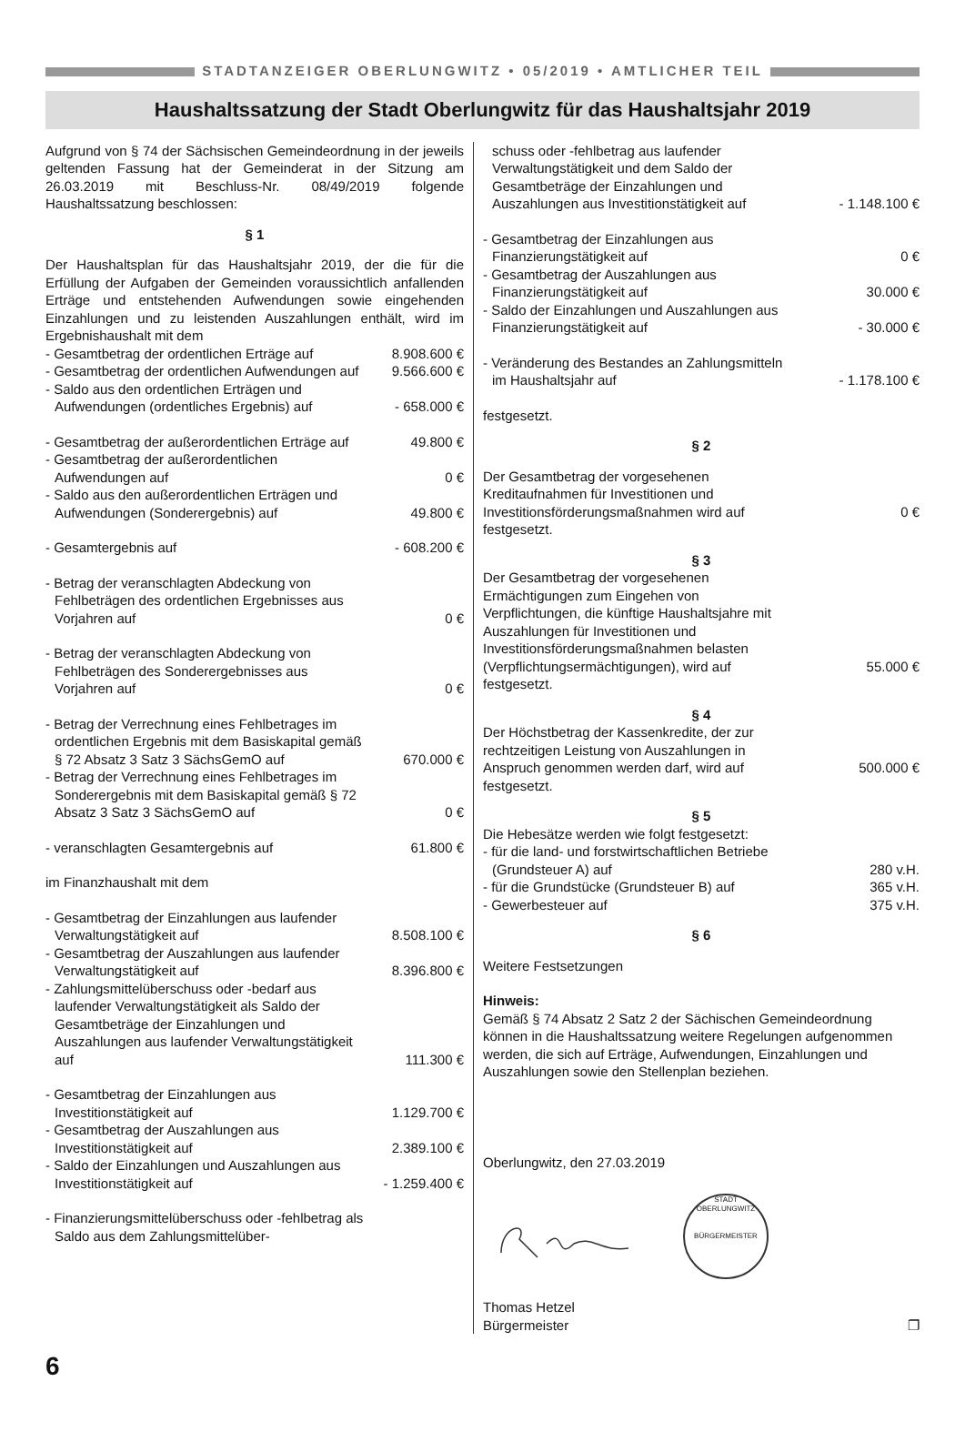STADTANZEIGER OBERLUNGWITZ • 05/2019 • AMTLICHER TEIL
Haushaltssatzung der Stadt Oberlungwitz für das Haushaltsjahr 2019
Aufgrund von § 74 der Sächsischen Gemeindeordnung in der jeweils geltenden Fassung hat der Gemeinderat in der Sitzung am 26.03.2019 mit Beschluss-Nr. 08/49/2019 folgende Haushaltssatzung beschlossen:
§ 1
Der Haushaltsplan für das Haushaltsjahr 2019, der die für die Erfüllung der Aufgaben der Gemeinden voraussichtlich anfallenden Erträge und entstehenden Aufwendungen sowie eingehenden Einzahlungen und zu leistenden Auszahlungen enthält, wird im Ergebnishaushalt mit dem
- Gesamtbetrag der ordentlichen Erträge auf
8.908.600 €
- Gesamtbetrag der ordentlichen Aufwendungen auf
9.566.600 €
- Saldo aus den ordentlichen Erträgen und Aufwendungen (ordentliches Ergebnis) auf
- 658.000 €
- Gesamtbetrag der außerordentlichen Erträge auf
49.800 €
- Gesamtbetrag der außerordentlichen Aufwendungen auf
0 €
- Saldo aus den außerordentlichen Erträgen und Aufwendungen (Sonderergebnis) auf
49.800 €
- Gesamtergebnis auf
- 608.200 €
- Betrag der veranschlagten Abdeckung von Fehlbeträgen des ordentlichen Ergebnisses aus Vorjahren auf
0 €
- Betrag der veranschlagten Abdeckung von Fehlbeträgen des Sonderergebnisses aus Vorjahren auf
0 €
- Betrag der Verrechnung eines Fehlbetrages im ordentlichen Ergebnis mit dem Basiskapital gemäß § 72 Absatz 3 Satz 3 SächsGemO auf
670.000 €
- Betrag der Verrechnung eines Fehlbetrages im Sonderergebnis mit dem Basiskapital gemäß § 72 Absatz 3 Satz 3 SächsGemO auf
0 €
- veranschlagten Gesamtergebnis auf
61.800 €
im Finanzhaushalt mit dem
- Gesamtbetrag der Einzahlungen aus laufender Verwaltungstätigkeit auf
8.508.100 €
- Gesamtbetrag der Auszahlungen aus laufender Verwaltungstätigkeit auf
8.396.800 €
- Zahlungsmittelüberschuss oder -bedarf aus laufender Verwaltungstätigkeit als Saldo der Gesamtbeträge der Einzahlungen und Auszahlungen aus laufender Verwaltungstätigkeit auf
111.300 €
- Gesamtbetrag der Einzahlungen aus Investitionstätigkeit auf
1.129.700 €
- Gesamtbetrag der Auszahlungen aus Investitionstätigkeit auf
2.389.100 €
- Saldo der Einzahlungen und Auszahlungen aus Investitionstätigkeit auf
- 1.259.400 €
- Finanzierungsmittelüberschuss oder -fehlbetrag als Saldo aus dem Zahlungsmittelüber-
schuss oder -fehlbetrag aus laufender Verwaltungstätigkeit und dem Saldo der Gesamtbeträge der Einzahlungen und Auszahlungen aus Investitionstätigkeit auf
- 1.148.100 €
- Gesamtbetrag der Einzahlungen aus Finanzierungstätigkeit auf
0 €
- Gesamtbetrag der Auszahlungen aus Finanzierungstätigkeit auf
30.000 €
- Saldo der Einzahlungen und Auszahlungen aus Finanzierungstätigkeit auf
- 30.000 €
- Veränderung des Bestandes an Zahlungsmitteln im Haushaltsjahr auf
- 1.178.100 €
festgesetzt.
§ 2
Der Gesamtbetrag der vorgesehenen Kreditaufnahmen für Investitionen und Investitionsförderungsmaßnahmen wird auf
0 €
festgesetzt.
§ 3
Der Gesamtbetrag der vorgesehenen Ermächtigungen zum Eingehen von Verpflichtungen, die künftige Haushaltsjahre mit Auszahlungen für Investitionen und Investitionsförderungsmaßnahmen belasten (Verpflichtungsermächtigungen), wird auf
55.000 €
festgesetzt.
§ 4
Der Höchstbetrag der Kassenkredite, der zur rechtzeitigen Leistung von Auszahlungen in Anspruch genommen werden darf, wird auf
500.000 €
festgesetzt.
§ 5
Die Hebesätze werden wie folgt festgesetzt:
- für die land- und forstwirtschaftlichen Betriebe (Grundsteuer A) auf
280 v.H.
- für die Grundstücke (Grundsteuer B) auf
365 v.H.
- Gewerbesteuer auf
375 v.H.
§ 6
Weitere Festsetzungen
Hinweis:
Gemäß § 74 Absatz 2 Satz 2 der Sächischen Gemeindeordnung können in die Haushaltssatzung weitere Regelungen aufgenommen werden, die sich auf Erträge, Aufwendungen, Einzahlungen und Auszahlungen sowie den Stellenplan beziehen.
Oberlungwitz, den 27.03.2019
STADT OBERLUNGWITZ
BÜRGERMEISTER
Thomas Hetzel
Bürgermeister
❐
6